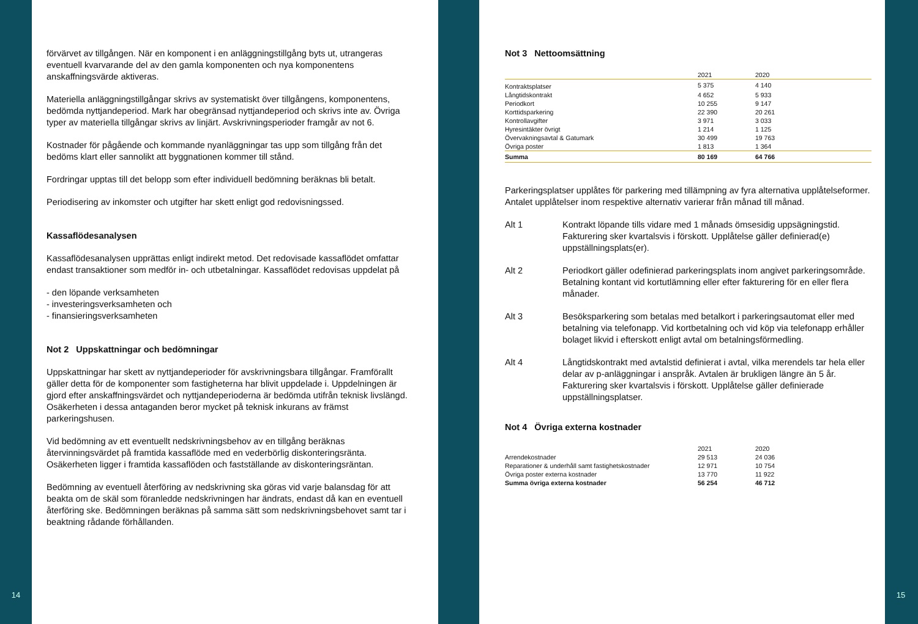14
förvärvet av tillgången. När en komponent i en anläggningstillgång byts ut, utrangeras eventuell kvarvarande del av den gamla komponenten och nya komponentens anskaffningsvärde aktiveras.
Materiella anläggningstillgångar skrivs av systematiskt över tillgångens, komponentens, bedömda nyttjandeperiod. Mark har obegränsad nyttjandeperiod och skrivs inte av. Övriga typer av materiella tillgångar skrivs av linjärt. Avskrivningsperioder framgår av not 6.
Kostnader för pågående och kommande nyanläggningar tas upp som tillgång från det bedöms klart eller sannolikt att byggnationen kommer till stånd.
Fordringar upptas till det belopp som efter individuell bedömning beräknas bli betalt.
Periodisering av inkomster och utgifter har skett enligt god redovisningssed.
Kassaflödesanalysen
Kassaflödesanalysen upprättas enligt indirekt metod. Det redovisade kassaflödet omfattar endast transaktioner som medför in- och utbetalningar. Kassaflödet redovisas uppdelat på
- den löpande verksamheten
- investeringsverksamheten och
- finansieringsverksamheten
Not 2 Uppskattningar och bedömningar
Uppskattningar har skett av nyttjandeperioder för avskrivningsbara tillgångar. Framförallt gäller detta för de komponenter som fastigheterna har blivit uppdelade i. Uppdelningen är gjord efter anskaffningsvärdet och nyttjandeperioderna är bedömda utifrån teknisk livslängd. Osäkerheten i dessa antaganden beror mycket på teknisk inkurans av främst parkeringshusen.
Vid bedömning av ett eventuellt nedskrivningsbehov av en tillgång beräknas återvinningsvärdet på framtida kassaflöde med en vederbörlig diskonteringsränta. Osäkerheten ligger i framtida kassaflöden och fastställande av diskonteringsräntan.
Bedömning av eventuell återföring av nedskrivning ska göras vid varje balansdag för att beakta om de skäl som föranledde nedskrivningen har ändrats, endast då kan en eventuell återföring ske. Bedömningen beräknas på samma sätt som nedskrivningsbehovet samt tar i beaktning rådande förhållanden.
Not 3 Nettoomsättning
| | 2021 | 2020 | |
| --- | --- | --- | --- |
| Kontraktsplatser | 5 375 | 4 140 | |
| Långtidskontrakt | 4 652 | 5 933 | |
| Periodkort | 10 255 | 9 147 | |
| Korttidsparkering | 22 390 | 20 261 | |
| Kontrollavgifter | 3 971 | 3 033 | |
| Hyresintäkter övrigt | 1 214 | 1 125 | |
| Övervakningsavtal & Gatumark | 30 499 | 19 763 | |
| Övriga poster | 1 813 | 1 364 | |
| Summa | 80 169 | 64 766 | |
Parkeringsplatser upplåtes för parkering med tillämpning av fyra alternativa upplåtelseformer. Antalet upplåtelser inom respektive alternativ varierar från månad till månad.
Alt 1 Kontrakt löpande tills vidare med 1 månads ömsesidig uppsägningstid. Fakturering sker kvartalsvis i förskott. Upplåtelse gäller definierad(e) uppställningsplats(er).
Alt 2 Periodkort gäller odefinierad parkeringsplats inom angivet parkeringsområde. Betalning kontant vid kortutlämning eller efter fakturering för en eller flera månader.
Alt 3 Besöksparkering som betalas med betalkort i parkeringsautomat eller med betalning via telefonapp. Vid kortbetalning och vid köp via telefonapp erhåller bolaget likvid i efterskott enligt avtal om betalningsförmedling.
Alt 4 Långtidskontrakt med avtalstid definierat i avtal, vilka merendels tar hela eller delar av p-anläggningar i anspråk. Avtalen är brukligen längre än 5 år. Fakturering sker kvartalsvis i förskott. Upplåtelse gäller definierade uppställningsplatser.
Not 4 Övriga externa kostnader
| | 2021 | 2020 | |
| --- | --- | --- | --- |
| Arrendekostnader | 29 513 | 24 036 | |
| Reparationer & underhåll samt fastighetskostnader | 12 971 | 10 754 | |
| Övriga poster externa kostnader | 13 770 | 11 922 | |
| Summa övriga externa kostnader | 56 254 | 46 712 | |
15